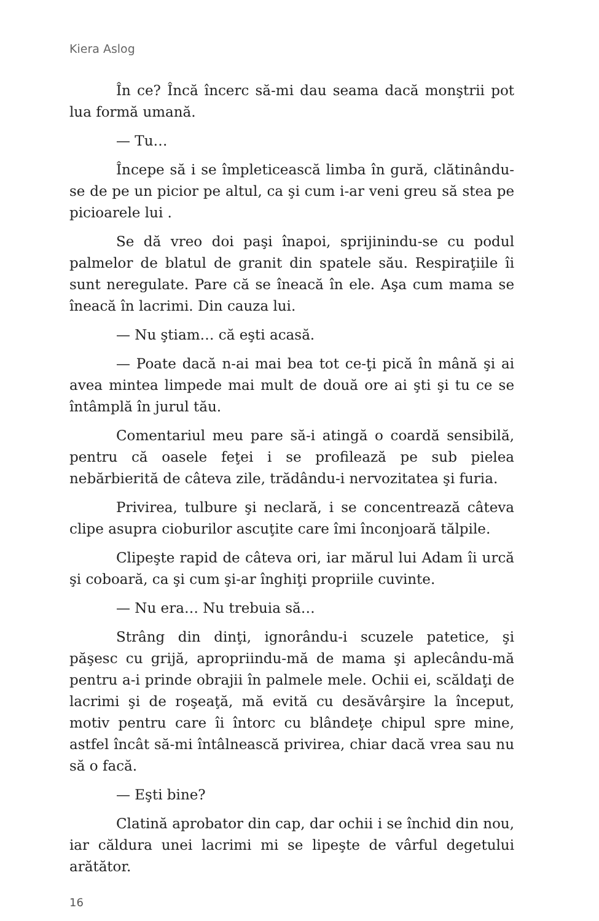Kiera Aslog
În ce? Încă încerc să-mi dau seama dacă monştrii pot lua formă umană.
— Tu…
Începe să i se împleticească limba în gură, clătinându-se de pe un picior pe altul, ca şi cum i-ar veni greu să stea pe picioarele lui .
Se dă vreo doi paşi înapoi, sprijinindu-se cu podul palmelor de blatul de granit din spatele său. Respiraţiile îi sunt neregulate. Pare că se îneacă în ele. Aşa cum mama se îneacă în lacrimi. Din cauza lui.
— Nu ştiam… că eşti acasă.
— Poate dacă n-ai mai bea tot ce-ţi pică în mână şi ai avea mintea limpede mai mult de două ore ai şti şi tu ce se întâmplă în jurul tău.
Comentariul meu pare să-i atingă o coardă sensibilă, pentru că oasele feţei i se profilează pe sub pielea nebărbierită de câteva zile, trădându-i nervozitatea şi furia.
Privirea, tulbure şi neclară, i se concentrează câteva clipe asupra cioburilor ascuţite care îmi înconjoară tălpile.
Clipeşte rapid de câteva ori, iar mărul lui Adam îi urcă şi coboară, ca şi cum şi-ar înghiţi propriile cuvinte.
— Nu era… Nu trebuia să…
Strâng din dinţi, ignorându-i scuzele patetice, şi păşesc cu grijă, apropriindu-mă de mama şi aplecându-mă pentru a-i prinde obrajii în palmele mele. Ochii ei, scăldaţi de lacrimi şi de roşeaţă, mă evită cu desăvârşire la început, motiv pentru care îi întorc cu blândeţe chipul spre mine, astfel încât să-mi întâlnească privirea, chiar dacă vrea sau nu să o facă.
— Eşti bine?
Clatină aprobator din cap, dar ochii i se închid din nou, iar căldura unei lacrimi mi se lipeşte de vârful degetului arătător.
16